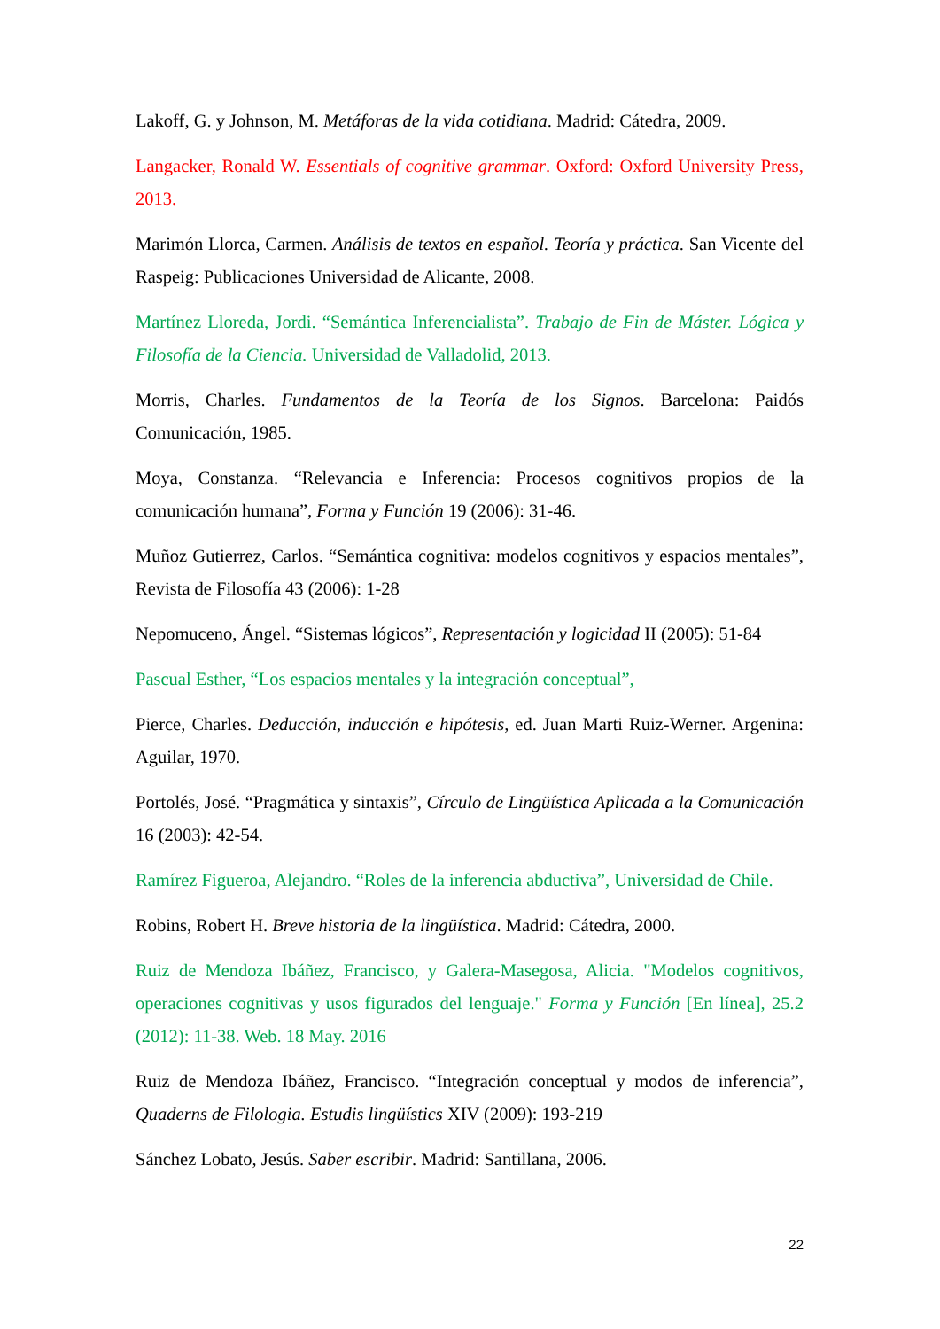Lakoff, G. y Johnson, M. Metáforas de la vida cotidiana. Madrid: Cátedra, 2009.
Langacker, Ronald W. Essentials of cognitive grammar. Oxford: Oxford University Press, 2013.
Marimón Llorca, Carmen. Análisis de textos en español. Teoría y práctica. San Vicente del Raspeig: Publicaciones Universidad de Alicante, 2008.
Martínez Lloreda, Jordi. “Semántica Inferencialista”. Trabajo de Fin de Máster. Lógica y Filosofía de la Ciencia. Universidad de Valladolid, 2013.
Morris, Charles. Fundamentos de la Teoría de los Signos. Barcelona: Paidós Comunicación, 1985.
Moya, Constanza. “Relevancia e Inferencia: Procesos cognitivos propios de la comunicación humana”, Forma y Función 19 (2006): 31-46.
Muñoz Gutierrez, Carlos. “Semántica cognitiva: modelos cognitivos y espacios mentales”, Revista de Filosofía 43 (2006): 1-28
Nepomuceno, Ángel. “Sistemas lógicos”, Representación y logicidad II (2005): 51-84
Pascual Esther, “Los espacios mentales y la integración conceptual”,
Pierce, Charles. Deducción, inducción e hipótesis, ed. Juan Marti Ruiz-Werner. Argenina: Aguilar, 1970.
Portolés, José. “Pragmática y sintaxis”, Círculo de Lingüística Aplicada a la Comunicación 16 (2003): 42-54.
Ramírez Figueroa, Alejandro. “Roles de la inferencia abductiva”, Universidad de Chile.
Robins, Robert H. Breve historia de la lingüística. Madrid: Cátedra, 2000.
Ruiz de Mendoza Ibáñez, Francisco, y Galera-Masegosa, Alicia. "Modelos cognitivos, operaciones cognitivas y usos figurados del lenguaje." Forma y Función [En línea], 25.2 (2012): 11-38. Web. 18 May. 2016
Ruiz de Mendoza Ibáñez, Francisco. “Integración conceptual y modos de inferencia”, Quaderns de Filologia. Estudis lingüístics XIV (2009): 193-219
Sánchez Lobato, Jesús. Saber escribir. Madrid: Santillana, 2006.
22